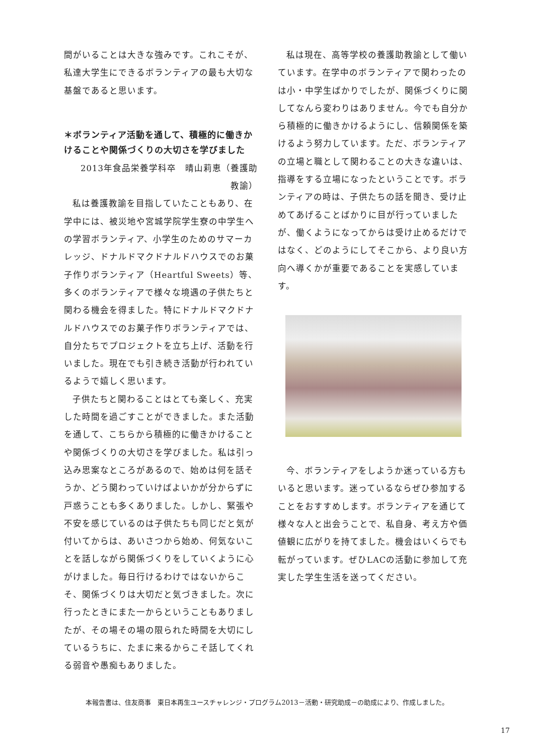間がいることは大きな強みです。これこそが、私達大学生にできるボランティアの最も大切な基盤であると思います。
＊ボランティア活動を通して、積極的に働きかけることや関係づくりの大切さを学びました
2013年食品栄養学科卒　晴山莉恵（養護助教諭）
私は養護教諭を目指していたこともあり、在学中には、被災地や宮城学院学生寮の中学生への学習ボランティア、小学生のためのサマーカレッジ、ドナルドマクドナルドハウスでのお菓子作りボランティア（Heartful Sweets）等、多くのボランティアで様々な境遇の子供たちと関わる機会を得ました。特にドナルドマクドナルドハウスでのお菓子作りボランティアでは、自分たちでプロジェクトを立ち上げ、活動を行いました。現在でも引き続き活動が行われているようで嬉しく思います。
子供たちと関わることはとても楽しく、充実した時間を過ごすことができました。また活動を通して、こちらから積極的に働きかけることや関係づくりの大切さを学びました。私は引っ込み思案なところがあるので、始めは何を話そうか、どう関わっていけばよいかが分からずに戸惑うことも多くありました。しかし、緊張や不安を感じているのは子供たちも同じだと気が付いてからは、あいさつから始め、何気ないことを話しながら関係づくりをしていくように心がけました。毎日行けるわけではないからこそ、関係づくりは大切だと気づきました。次に行ったときにまた一からということもありましたが、その場その場の限られた時間を大切にしているうちに、たまに来るからこそ話してくれる弱音や愚痴もありました。
私は現在、高等学校の養護助教諭として働いています。在学中のボランティアで関わったのは小・中学生ばかりでしたが、関係づくりに関してなんら変わりはありません。今でも自分から積極的に働きかけるようにし、信頼関係を築けるよう努力しています。ただ、ボランティアの立場と職として関わることの大きな違いは、指導をする立場になったということです。ボランティアの時は、子供たちの話を聞き、受け止めてあげることばかりに目が行っていましたが、働くようになってからは受け止めるだけではなく、どのようにしてそこから、より良い方向へ導くかが重要であることを実感しています。
今、ボランティアをしようか迷っている方もいると思います。迷っているならぜひ参加することをおすすめします。ボランティアを通じて様々な人と出会うことで、私自身、考え方や価値観に広がりを持てました。機会はいくらでも転がっています。ぜひLACの活動に参加して充実した学生生活を送ってください。
本報告書は、住友商事　東日本再生ユースチャレンジ・プログラム2013－活動・研究助成－の助成により、作成しました。
17